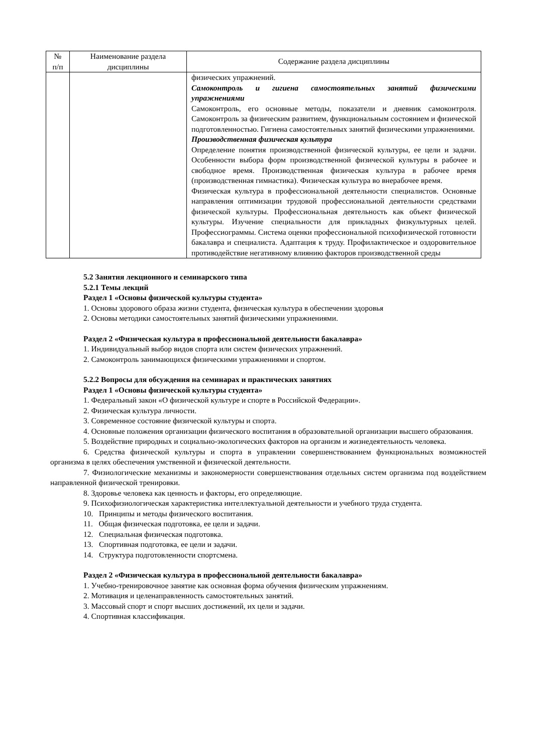| № п/п | Наименование раздела дисциплины | Содержание раздела дисциплины |
| --- | --- | --- |
| | | физических упражнений. Самоконтроль и гигиена самостоятельных занятий физическими упражнениями Самоконтроль, его основные методы, показатели и дневник самоконтроля. Самоконтроль за физическим развитием, функциональным состоянием и физической подготовленностью. Гигиена самостоятельных занятий физическими упражнениями. Производственная физическая культура Определение понятия производственной физической культуры, ее цели и задачи. Особенности выбора форм производственной физической культуры в рабочее и свободное время. Производственная физическая культура в рабочее время (производственная гимнастика). Физическая культура во внерабочее время. Физическая культура в профессиональной деятельности специалистов. Основные направления оптимизации трудовой профессиональной деятельности средствами физической культуры. Профессиональная деятельность как объект физической культуры. Изучение специальности для прикладных физкультурных целей. Профессиограммы. Система оценки профессиональной психофизической готовности бакалавра и специалиста. Адаптация к труду. Профилактическое и оздоровительное противодействие негативному влиянию факторов производственной среды |
5.2 Занятия лекционного и семинарского типа
5.2.1 Темы лекций
Раздел 1 «Основы физической культуры студента»
1. Основы здорового образа жизни студента, физическая культура в обеспечении здоровья
2. Основы методики самостоятельных занятий физическими упражнениями.
Раздел 2 «Физическая культура в профессиональной деятельности бакалавра»
1. Индивидуальный выбор видов спорта или систем физических упражнений.
2. Самоконтроль занимающихся физическими упражнениями и спортом.
5.2.2 Вопросы для обсуждения на семинарах и практических занятиях
Раздел 1 «Основы физической культуры студента»
1. Федеральный закон «О физической культуре и спорте в Российской Федерации».
2. Физическая культура личности.
3. Современное состояние физической культуры и спорта.
4. Основные положения организации физического воспитания в образовательной организации высшего образования.
5. Воздействие природных и социально-экологических факторов на организм и жизнедеятельность человека.
6. Средства физической культуры и спорта в управлении совершенствованием функциональных возможностей организма в целях обеспечения умственной и физической деятельности.
7. Физиологические механизмы и закономерности совершенствования отдельных систем организма под воздействием направленной физической тренировки.
8. Здоровье человека как ценность и факторы, его определяющие.
9. Психофизиологическая характеристика интеллектуальной деятельности и учебного труда студента.
10. Принципы и методы физического воспитания.
11. Общая физическая подготовка, ее цели и задачи.
12. Специальная физическая подготовка.
13. Спортивная подготовка, ее цели и задачи.
14. Структура подготовленности спортсмена.
Раздел 2 «Физическая культура в профессиональной деятельности бакалавра»
1. Учебно-тренировочное занятие как основная форма обучения физическим упражнениям.
2. Мотивация и целенаправленность самостоятельных занятий.
3. Массовый спорт и спорт высших достижений, их цели и задачи.
4. Спортивная классификация.